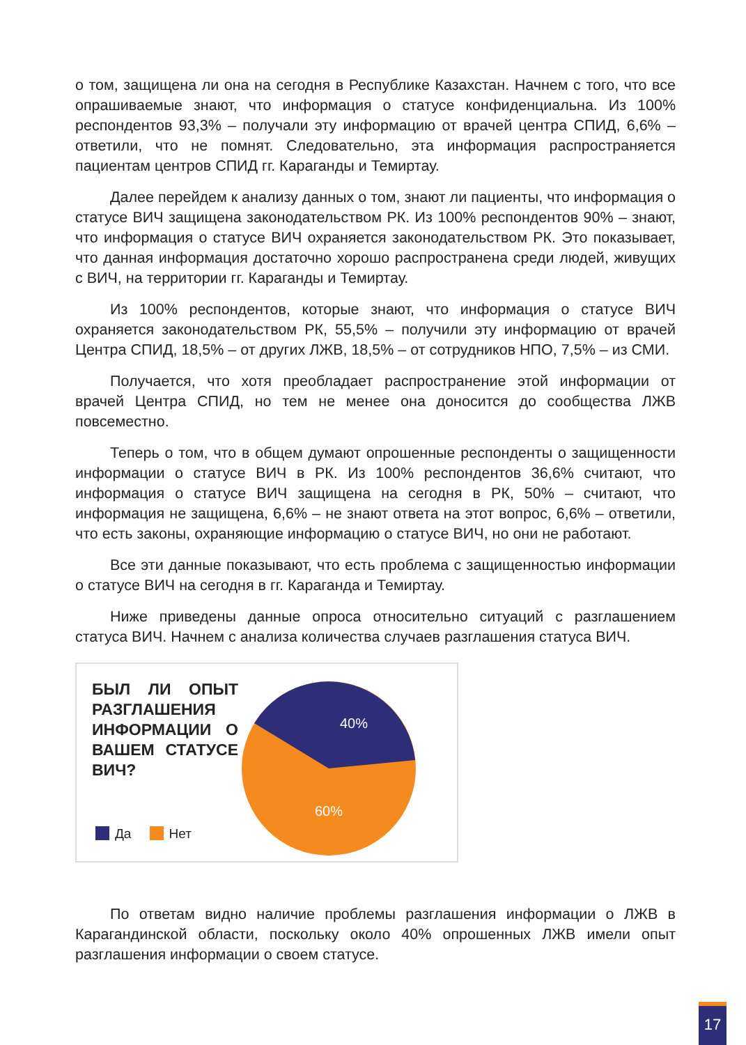о том, защищена ли она на сегодня в Республике Казахстан. Начнем с того, что все опрашиваемые знают, что информация о статусе конфиденциальна. Из 100% респондентов 93,3% – получали эту информацию от врачей центра СПИД, 6,6% – ответили, что не помнят. Следовательно, эта информация распространяется пациентам центров СПИД гг. Караганды и Темиртау.
Далее перейдем к анализу данных о том, знают ли пациенты, что информация о статусе ВИЧ защищена законодательством РК. Из 100% респондентов 90% – знают, что информация о статусе ВИЧ охраняется законодательством РК. Это показывает, что данная информация достаточно хорошо распространена среди людей, живущих с ВИЧ, на территории гг. Караганды и Темиртау.
Из 100% респондентов, которые знают, что информация о статусе ВИЧ охраняется законодательством РК, 55,5% – получили эту информацию от врачей Центра СПИД, 18,5% – от других ЛЖВ, 18,5% – от сотрудников НПО, 7,5% – из СМИ.
Получается, что хотя преобладает распространение этой информации от врачей Центра СПИД, но тем не менее она доносится до сообщества ЛЖВ повсеместно.
Теперь о том, что в общем думают опрошенные респонденты о защищенности информации о статусе ВИЧ в РК. Из 100% респондентов 36,6% считают, что информация о статусе ВИЧ защищена на сегодня в РК, 50% – считают, что информация не защищена, 6,6% – не знают ответа на этот вопрос, 6,6% – ответили, что есть законы, охраняющие информацию о статусе ВИЧ, но они не работают.
Все эти данные показывают, что есть проблема с защищенностью информации о статусе ВИЧ на сегодня в гг. Караганда и Темиртау.
Ниже приведены данные опроса относительно ситуаций с разглашением статуса ВИЧ. Начнем с анализа количества случаев разглашения статуса ВИЧ.
БЫЛ ЛИ ОПЫТ РАЗГЛАШЕНИЯ ИНФОРМАЦИИ О ВАШЕМ СТАТУСЕ ВИЧ?
Да Нет
40%
60%
По ответам видно наличие проблемы разглашения информации о ЛЖВ в Карагандинской области, поскольку около 40% опрошенных ЛЖВ имели опыт разглашения информации о своем статусе.
17